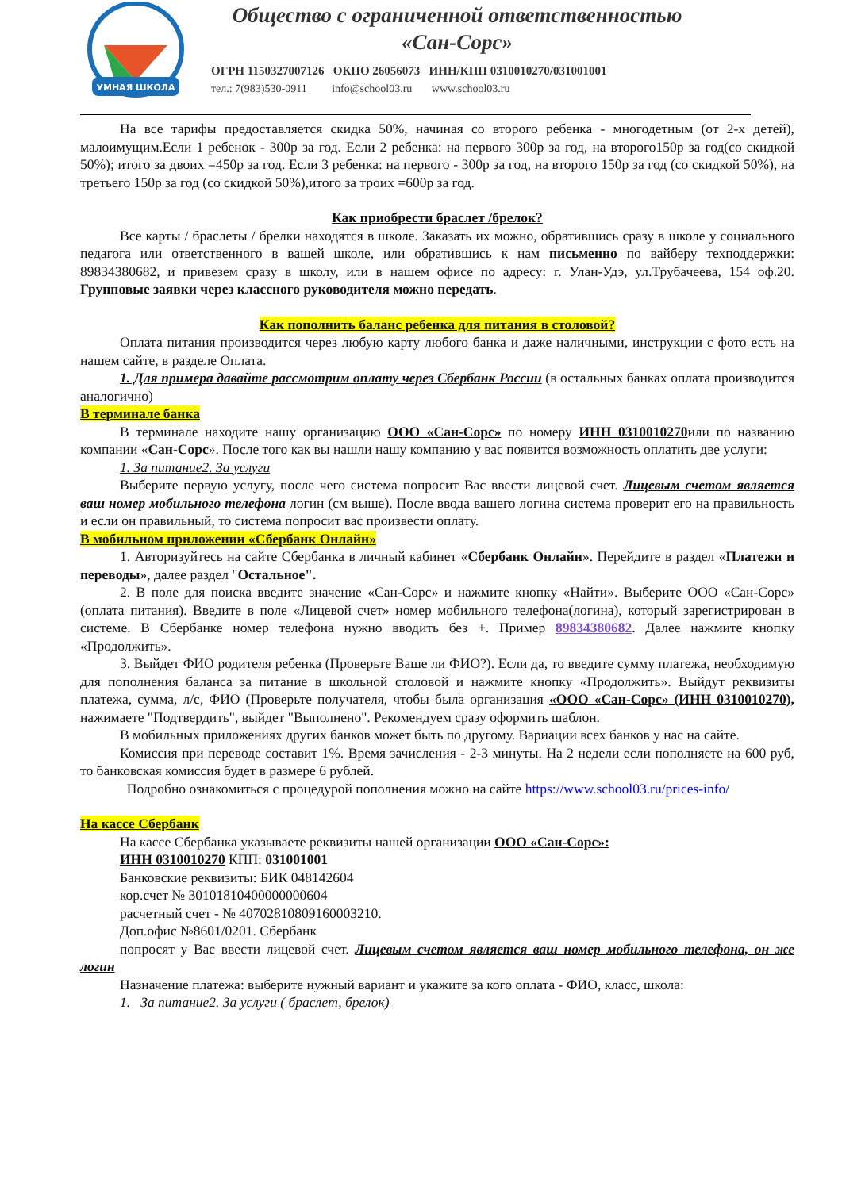УМНАЯ ШКОЛА
Общество с ограниченной ответственностью
«Сан-Сорс»
ОГРН 1150327007126 ОКПО 26056073 ИНН/КПП 0310010270/031001001
тел.: 7(983)530-0911 info@school03.ru www.school03.ru
На все тарифы предоставляется скидка 50%, начиная со второго ребенка - многодетным (от 2-х детей), малоимущим.Если 1 ребенок - 300р за год. Если 2 ребенка: на первого 300р за год, на второго150р за год(со скидкой 50%); итого за двоих =450р за год. Если 3 ребенка: на первого - 300р за год, на второго 150р за год (со скидкой 50%), на третьего 150р за год (со скидкой 50%),итого за троих =600р за год.
Как приобрести браслет /брелок?
Все карты / браслеты / брелки находятся в школе. Заказать их можно, обратившись сразу в школе у социального педагога или ответственного в вашей школе, или обратившись к нам письменно по вайберу техподдержки: 89834380682, и привезем сразу в школу, или в нашем офисе по адресу: г. Улан-Удэ, ул.Трубачеева, 154 оф.20. Групповые заявки через классного руководителя можно передать.
Как пополнить баланс ребенка для питания в столовой?
Оплата питания производится через любую карту любого банка и даже наличными, инструкции с фото есть на нашем сайте, в разделе Оплата.
1. Для примера давайте рассмотрим оплату через Сбербанк России (в остальных банках оплата производится аналогично)
В терминале банка
В терминале находите нашу организацию ООО «Сан-Сорс» по номеру ИНН 0310010270или по названию компании «Сан-Сорс». После того как вы нашли нашу компанию у вас появится возможность оплатить две услуги:
1. За питание2. За услуги
Выберите первую услугу, после чего система попросит Вас ввести лицевой счет. Лицевым счетом является ваш номер мобильного телефона логин (см выше). После ввода вашего логина система проверит его на правильность и если он правильный, то система попросит вас произвести оплату.
В мобильном приложении «Сбербанк Онлайн»
1. Авторизуйтесь на сайте Сбербанка в личный кабинет «Сбербанк Онлайн». Перейдите в раздел «Платежи и переводы», далее раздел "Остальное".
2. В поле для поиска введите значение «Сан-Сорс» и нажмите кнопку «Найти». Выберите ООО «Сан-Сорс» (оплата питания). Введите в поле «Лицевой счет» номер мобильного телефона(логина), который зарегистрирован в системе. В Сбербанке номер телефона нужно вводить без +. Пример 89834380682. Далее нажмите кнопку «Продолжить».
3. Выйдет ФИО родителя ребенка (Проверьте Ваше ли ФИО?). Если да, то введите сумму платежа, необходимую для пополнения баланса за питание в школьной столовой и нажмите кнопку «Продолжить». Выйдут реквизиты платежа, сумма, л/с, ФИО (Проверьте получателя, чтобы была организация «ООО «Сан-Сорс» (ИНН 0310010270), нажимаете "Подтвердить", выйдет "Выполнено". Рекомендуем сразу оформить шаблон.
В мобильных приложениях других банков может быть по другому. Вариации всех банков у нас на сайте.
Комиссия при переводе составит 1%. Время зачисления - 2-3 минуты. На 2 недели если пополняете на 600 руб, то банковская комиссия будет в размере 6 рублей.
Подробно ознакомиться с процедурой пополнения можно на сайте https://www.school03.ru/prices-info/
На кассе Сбербанк
На кассе Сбербанка указываете реквизиты нашей организации ООО «Сан-Сорс»:
ИНН 0310010270 КПП: 031001001
Банковские реквизиты: БИК 048142604
кор.счет № 30101810400000000604
расчетный счет - № 40702810809160003210.
Доп.офис №8601/0201. Сбербанк
попросят у Вас ввести лицевой счет. Лицевым счетом является ваш номер мобильного телефона, он же логин
Назначение платежа: выберите нужный вариант и укажите за кого оплата - ФИО, класс, школа:
1. За питание2. За услуги ( браслет, брелок)